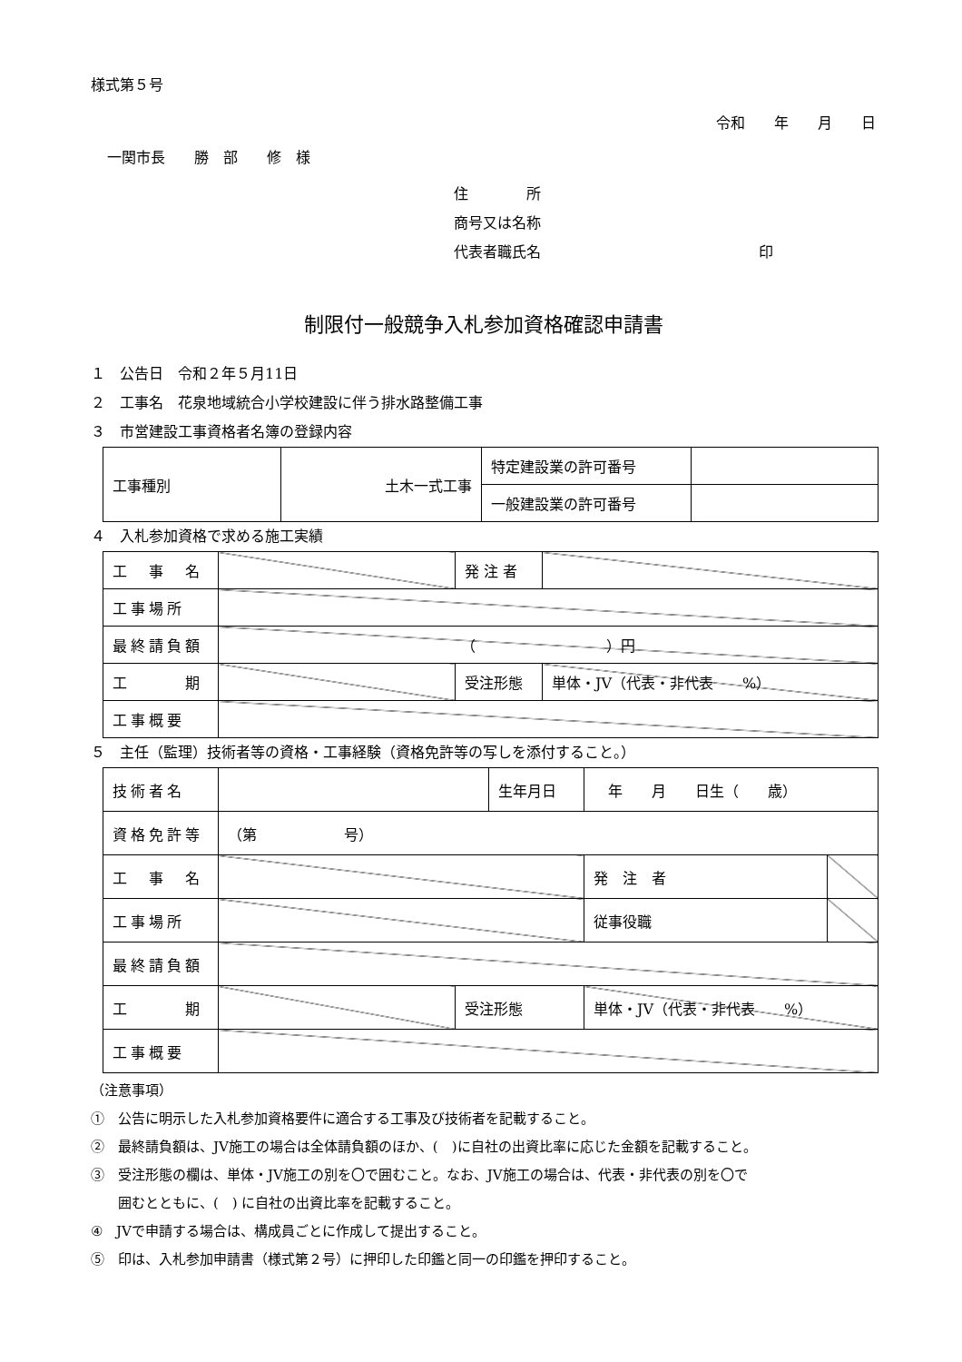様式第５号
令和　　年　　月　　日
一関市長　　勝　部　　修　様
住　　　　所
商号又は名称
代表者職氏名　　　　　　　　　　　　　　　印
制限付一般競争入札参加資格確認申請書
１　公告日　令和２年５月11日
２　工事名　花泉地域統合小学校建設に伴う排水路整備工事
３　市営建設工事資格者名簿の登録内容
| 工事種別 | 土木一式工事 | 特定建設業の許可番号 | |
| | | 一般建設業の許可番号 | |
４　入札参加資格で求める施工実績
| 工 事 名 | | | 発 注 者 | |
| 工事場所 | | | | |
| 最終請負額 | （ ）円 | | | |
| 工 期 | | 受注形態 | | 単体・JV（代表・非代表 %） |
| 工事概要 | | | | |
５　主任（監理）技術者等の資格・工事経験（資格免許等の写しを添付すること。）
| 技術者名 | | | 生年月日 | 年 月 日生（ 歳） | |
| 資格免許等 | （第 号） | | | | |
| 工 事 名 | | | | 発 注 者 | |
| 工事場所 | | | | 従事役職 | |
| 最終請負額 | | | | | |
| 工 期 | | 受注形態 | | 単体・JV（代表・非代表 %） | |
| 工事概要 | | | | | |
（注意事項）
①　公告に明示した入札参加資格要件に適合する工事及び技術者を記載すること。
②　最終請負額は、JV施工の場合は全体請負額のほか、(　)に自社の出資比率に応じた金額を記載すること。
③　受注形態の欄は、単体・JV施工の別を〇で囲むこと。なお、JV施工の場合は、代表・非代表の別を〇で
　　囲むとともに、(　) に自社の出資比率を記載すること。
④　JVで申請する場合は、構成員ごとに作成して提出すること。
⑤　印は、入札参加申請書（様式第２号）に押印した印鑑と同一の印鑑を押印すること。